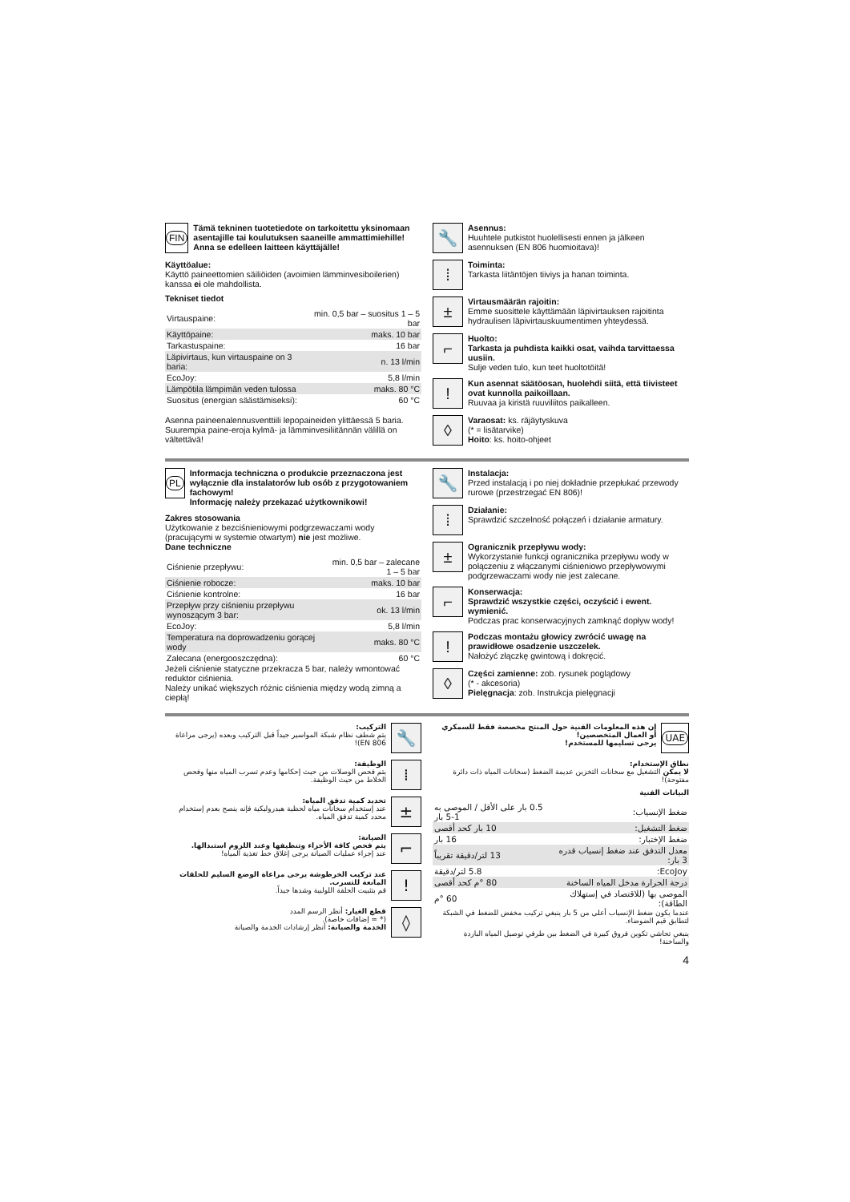FIN
Tämä tekninen tuotetiedote on tarkoitettu yksinomaan asentajille tai koulutuksen saaneille ammattimiehille!
Anna se edelleen laitteen käyttäjälle!
Käyttöalue:
Käyttö paineettomien säiliöiden (avoimien lämminvesiboilerien) kanssa ei ole mahdollista.
Tekniset tiedot
| Virtauspaine: | min. 0,5 bar – suositus 1 – 5 bar |
| Käyttöpaine: | maks. 10 bar |
| Tarkastuspaine: | 16 bar |
| Läpivirtaus, kun virtauspaine on 3 baria: | n. 13 l/min |
| EcoJoy: | 5,8 l/min |
| Lämpötila lämpimän veden tulossa | maks. 80 °C |
| Suositus (energian säästämiseksi): | 60 °C |
Asenna paineenalennusventtiili lepopaineiden ylittäessä 5 baria. Suurempia paine-eroja kylmä- ja lämminvesiliitännän välillä on vältettävä!
🔧
Asennus:
Huuhtele putkistot huolellisesti ennen ja jälkeen asennuksen (EN 806 huomioitava)!
⁞
Toiminta:
Tarkasta liitäntöjen tiiviys ja hanan toiminta.
±
Virtausmäärän rajoitin:
Emme suosittele käyttämään läpivirtauksen rajoitinta hydraulisen läpivirtauskuumentimen yhteydessä.
⌐
Huolto:
Tarkasta ja puhdista kaikki osat, vaihda tarvittaessa uusiin.
Sulje veden tulo, kun teet huoltotöitä!
!
Kun asennat säätöosan, huolehdi siitä, että tiivisteet ovat kunnolla paikoillaan.
Ruuvaa ja kiristä ruuviliitos paikalleen.
◊
Varaosat: ks. räjäytyskuva
(* = lisätarvike)
Hoito: ks. hoito-ohjeet
PL
Informacja techniczna o produkcie przeznaczona jest wyłącznie dla instalatorów lub osób z przygotowaniem fachowym!
Informację należy przekazać użytkownikowi!
Zakres stosowania
Użytkowanie z bezciśnieniowymi podgrzewaczami wody (pracującymi w systemie otwartym) nie jest możliwe.
Dane techniczne
| Ciśnienie przepływu: | min. 0,5 bar – zalecane 1 – 5 bar |
| Ciśnienie robocze: | maks. 10 bar |
| Ciśnienie kontrolne: | 16 bar |
| Przepływ przy ciśnieniu przepływu wynoszącym 3 bar: | ok. 13 l/min |
| EcoJoy: | 5,8 l/min |
| Temperatura na doprowadzeniu gorącej wody | maks. 80 °C |
| Zalecana (energooszczędna): | 60 °C |
Jeżeli ciśnienie statyczne przekracza 5 bar, należy wmontować reduktor ciśnienia.
Należy unikać większych różnic ciśnienia między wodą zimną a ciepłą!
🔧
Instalacja:
Przed instalacją i po niej dokładnie przepłukać przewody rurowe (przestrzegać EN 806)!
⁞
Działanie:
Sprawdzić szczelność połączeń i działanie armatury.
±
Ogranicznik przepływu wody:
Wykorzystanie funkcji ogranicznika przepływu wody w połączeniu z włączanymi ciśnieniowo przepływowymi podgrzewaczami wody nie jest zalecane.
⌐
Konserwacja:
Sprawdzić wszystkie części, oczyścić i ewent. wymienić.
Podczas prac konserwacyjnych zamknąć dopływ wody!
!
Podczas montażu głowicy zwrócić uwagę na prawidłowe osadzenie uszczelek.
Nałożyć złączkę gwintową i dokręcić.
◊
Części zamienne: zob. rysunek poglądowy
(* - akcesoria)
Pielęgnacja: zob. Instrukcja pielęgnacji
UAE
إن هذه المعلومات الفنية حول المنتج مخصصة فقط للسمكري أو العمال المتخصصين!
يرجى تسليمها للمستخدم!
نطاق الإستخدام:
لا يمكن التشغيل مع سخانات التخزين عديمة الضغط (سخانات المياه ذات دائرة مفتوحة)!
البيانات الفنية
| ضغط الإنسياب: | 0.5 بار على الأقل / الموصى به 1-5 بار |
| ضغط التشغيل: | 10 بار كحد أقصى |
| ضغط الإختبار: | 16 بار |
| معدل التدفق عند ضغط إنسياب قدره 3 بار: | 13 لتر/دقيقة تقريباً |
| EcoJoy: | 5.8 لتر/دقيقة |
| درجة الحرارة مدخل المياه الساخنة | 80 °م كحد أقصى |
| الموصى بها (للاقتصاد في إستهلاك الطاقة): | 60 °م |
عندما يكون ضغط الإنسياب أعلى من 5 بار ينبغي تركيب مخفض للضغط في الشبكة لتطابق قيم الضوضاء.
ينبغي تحاشي تكوين فروق كبيرة في الضغط بين طرفي توصيل المياه الباردة والساخنة!
🔧
التركيب:
يتم شطف نظام شبكة المواسير جيداً قبل التركيب وبعده (يرجى مراعاة EN 806)!
⁞
الوظيفة:
يتم فحص الوصلات من حيث إحكامها وعدم تسرب المياه منها وفحص الخلاط من حيث الوظيفة.
±
تحديد كمية تدفق المياه:
عند إستخدام سخانات مياه لحظية هيدروليكية فإنه ينصح بعدم إستخدام محدد كمية تدفق المياه.
⌐
الصيانة:
يتم فحص كافة الأجزاء وتنظيفها وعند اللزوم استبدالها.
عند إجراء عمليات الصيانة يرجى إغلاق خط تغذية المياه!
!
عند تركيب الخرطوشة يرجى مراعاة الوضع السليم للحلقات المانعة للتسرب.
قم بتثبيت الحلقة اللولبية وشدها جيداً.
◊
قطع الغيار: أنظر الرسم المدد
(* = إضافات خاصة).
الخدمة والصيانة: أنظر إرشادات الخدمة والصيانة
4